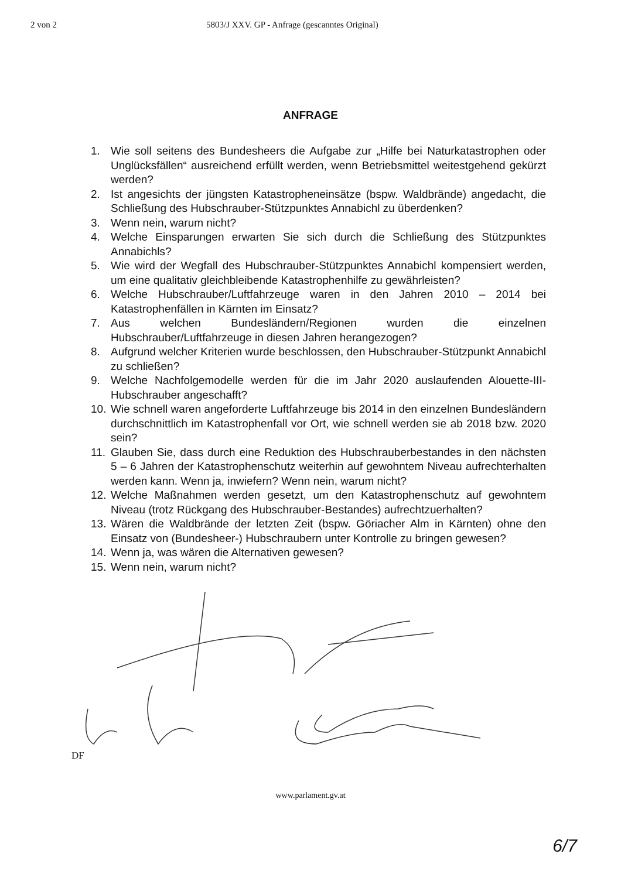2 von 2 5803/J XXV. GP - Anfrage (gescanntes Original)
ANFRAGE
1. Wie soll seitens des Bundesheers die Aufgabe zur „Hilfe bei Naturkatastrophen oder Unglücksfällen“ ausreichend erfüllt werden, wenn Betriebsmittel weitestgehend gekürzt werden?
2. Ist angesichts der jüngsten Katastropheneinsätze (bspw. Waldbrände) angedacht, die Schließung des Hubschrauber-Stützpunktes Annabichl zu überdenken?
3. Wenn nein, warum nicht?
4. Welche Einsparungen erwarten Sie sich durch die Schließung des Stützpunktes Annabichls?
5. Wie wird der Wegfall des Hubschrauber-Stützpunktes Annabichl kompensiert werden, um eine qualitativ gleichbleibende Katastrophenhilfe zu gewährleisten?
6. Welche Hubschrauber/Luftfahrzeuge waren in den Jahren 2010 – 2014 bei Katastrophenfällen in Kärnten im Einsatz?
7. Aus welchen Bundesländern/Regionen wurden die einzelnen Hubschrauber/Luftfahrzeuge in diesen Jahren herangezogen?
8. Aufgrund welcher Kriterien wurde beschlossen, den Hubschrauber-Stützpunkt Annabichl zu schließen?
9. Welche Nachfolgemodelle werden für die im Jahr 2020 auslaufenden Alouette-III-Hubschrauber angeschafft?
10. Wie schnell waren angeforderte Luftfahrzeuge bis 2014 in den einzelnen Bundesländern durchschnittlich im Katastrophenfall vor Ort, wie schnell werden sie ab 2018 bzw. 2020 sein?
11. Glauben Sie, dass durch eine Reduktion des Hubschrauberbestandes in den nächsten 5 – 6 Jahren der Katastrophenschutz weiterhin auf gewohntem Niveau aufrechterhalten werden kann. Wenn ja, inwiefern? Wenn nein, warum nicht?
12. Welche Maßnahmen werden gesetzt, um den Katastrophenschutz auf gewohntem Niveau (trotz Rückgang des Hubschrauber-Bestandes) aufrechtzuerhalten?
13. Wären die Waldbrände der letzten Zeit (bspw. Göriacher Alm in Kärnten) ohne den Einsatz von (Bundesheer-) Hubschraubern unter Kontrolle zu bringen gewesen?
14. Wenn ja, was wären die Alternativen gewesen?
15. Wenn nein, warum nicht?
DF
www.parlament.gv.at
6/7